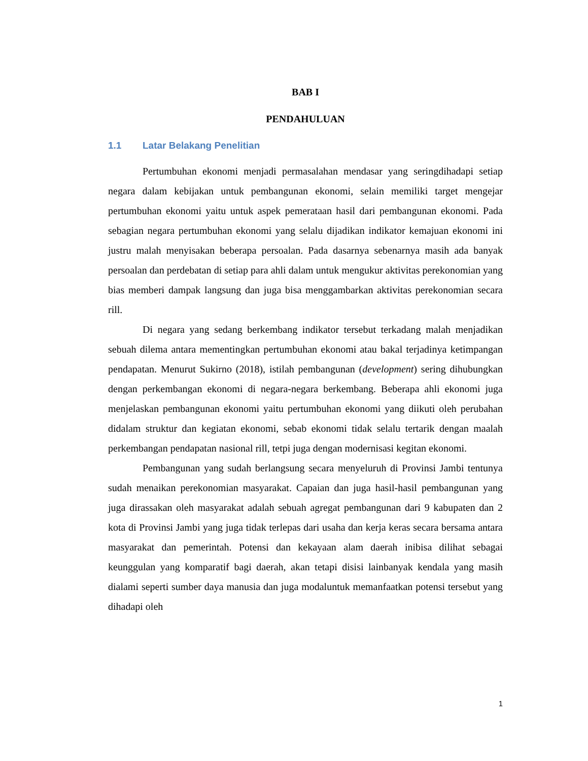BAB I
PENDAHULUAN
1.1 Latar Belakang Penelitian
Pertumbuhan ekonomi menjadi permasalahan mendasar yang seringdihadapi setiap negara dalam kebijakan untuk pembangunan ekonomi, selain memiliki target mengejar pertumbuhan ekonomi yaitu untuk aspek pemerataan hasil dari pembangunan ekonomi. Pada sebagian negara pertumbuhan ekonomi yang selalu dijadikan indikator kemajuan ekonomi ini justru malah menyisakan beberapa persoalan. Pada dasarnya sebenarnya masih ada banyak persoalan dan perdebatan di setiap para ahli dalam untuk mengukur aktivitas perekonomian yang bias memberi dampak langsung dan juga bisa menggambarkan aktivitas perekonomian secara rill.
Di negara yang sedang berkembang indikator tersebut terkadang malah menjadikan sebuah dilema antara mementingkan pertumbuhan ekonomi atau bakal terjadinya ketimpangan pendapatan. Menurut Sukirno (2018), istilah pembangunan (development) sering dihubungkan dengan perkembangan ekonomi di negara-negara berkembang. Beberapa ahli ekonomi juga menjelaskan pembangunan ekonomi yaitu pertumbuhan ekonomi yang diikuti oleh perubahan didalam struktur dan kegiatan ekonomi, sebab ekonomi tidak selalu tertarik dengan maalah perkembangan pendapatan nasional rill, tetpi juga dengan modernisasi kegitan ekonomi.
Pembangunan yang sudah berlangsung secara menyeluruh di Provinsi Jambi tentunya sudah menaikan perekonomian masyarakat. Capaian dan juga hasil-hasil pembangunan yang juga dirassakan oleh masyarakat adalah sebuah agregat pembangunan dari 9 kabupaten dan 2 kota di Provinsi Jambi yang juga tidak terlepas dari usaha dan kerja keras secara bersama antara masyarakat dan pemerintah. Potensi dan kekayaan alam daerah inibisa dilihat sebagai keunggulan yang komparatif bagi daerah, akan tetapi disisi lainbanyak kendala yang masih dialami seperti sumber daya manusia dan juga modaluntuk memanfaatkan potensi tersebut yang dihadapi oleh
1